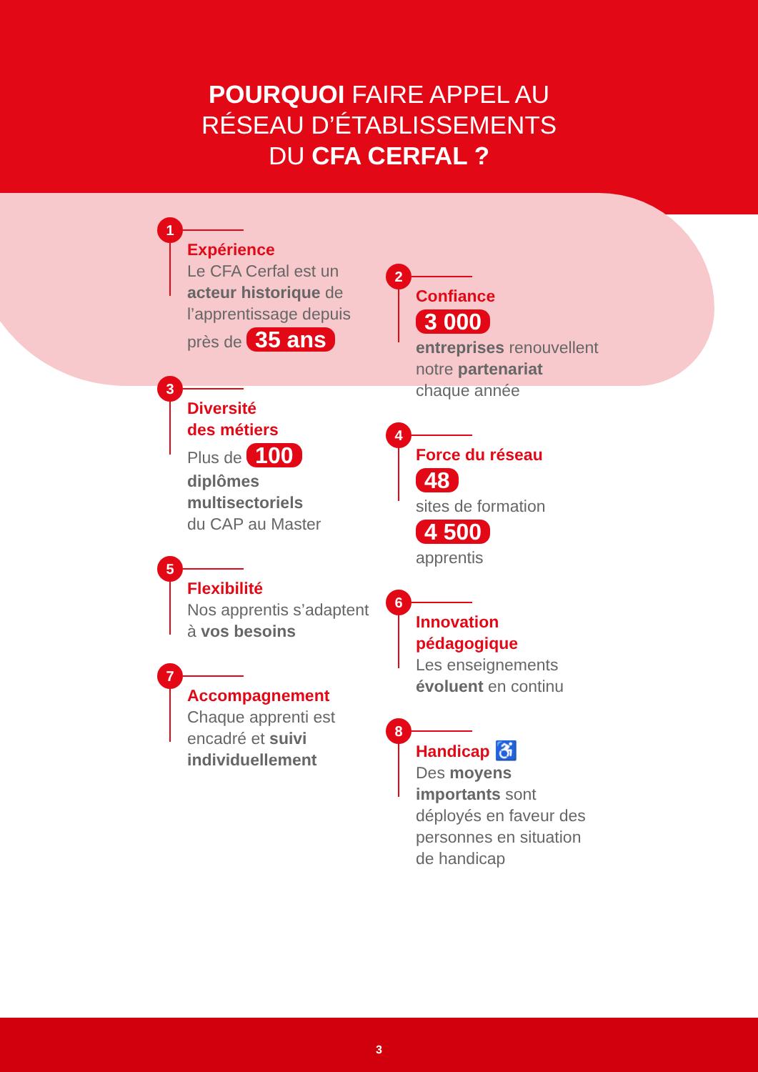POURQUOI FAIRE APPEL AU
RÉSEAU D’ÉTABLISSEMENTS
DU CFA CERFAL ?
1
Expérience
Le CFA Cerfal est un acteur historique de l’apprentissage depuis près de 35 ans
3
Diversité
des métiers
Plus de 100
diplômes multisectoriels
du CAP au Master
5
Flexibilité
Nos apprentis s’adaptent
à vos besoins
7
Accompagnement
Chaque apprenti est encadré et suivi individuellement
2
Confiance
3 000
entreprises renouvellent notre partenariat chaque année
4
Force du réseau
48
sites de formation
4 500
apprentis
6
Innovation pédagogique
Les enseignements évoluent en continu
8
Handicap ♿
Des moyens importants sont déployés en faveur des personnes en situation de handicap
3